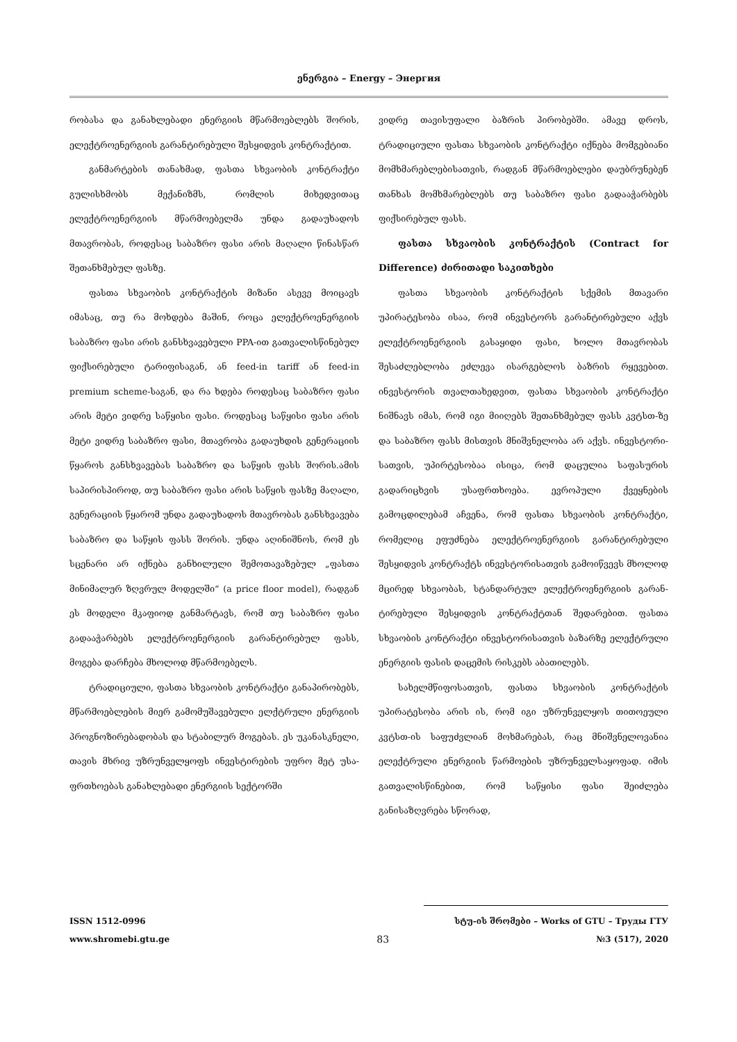ენერგია – Energy – Энергия
რობასა და განახლებადი ენერგიის მწარმოებლებს შორის, ელექტროენერგიის გარანტირებული შეს­ყიდვის კონტრაქტით.
განმარტების თანახმად, ფასთა სხვაობის კონ­ტრაქტი გულისხმობს მექანიზმს, რომლის მიხედ­ვითაც ელექტროენერგიის მწარმოებელმა უნდა გადაუხადოს მთავრობას, როდესაც საბაზრო ფასი არის მაღალი წინასწარ შეთანხმებულ ფასზე.
ფასთა სხვაობის კონტრაქტის მიზანი ასევე მოი­ცავს იმასაც, თუ რა მოხდება მაშინ, როცა ელექტრო­ენერგიის საბაზრო ფასი არის განსხვავებული PPA-ით გათვალისწინებულ ფიქსირებული ტარიფისა­გან, ან feed-in tariff ან feed-in premium scheme-საგან, და რა ხდება როდესაც საბაზრო ფასი არის მეტი ვიდრე საწყისი ფასი. როდესაც საწყისი ფასი არის მეტი ვიდრე საბაზრო ფასი, მთავრობა გადაუხდის გენერაციის წყაროს განსხვავებას საბაზრო და საწ­ყის ფასს შორის.ამის საპირისპიროდ, თუ საბაზრო ფასი არის საწყის ფასზე მაღალი, გენერაციის წყა­რომ უნდა გადაუხადოს მთავრობას განსხვავება სა­ბაზრო და საწყის ფასს შორის. უნდა აღინიშნოს, რომ ეს სცენარი არ იქნება განხილული შემოთავა­ზებულ „ფასთა მინიმალურ ზღვრულ მოდელში“ (a price floor model), რადგან ეს მოდელი მკაფიოდ განმარტავს, რომ თუ საბაზრო ფასი გადააჭარბებს ელექტროენერგიის გარანტირებულ ფასს, მოგება დარჩება მხოლოდ მწარმოებელს.
ტრადიციული, ფასთა სხვაობის კონტრაქტი გა­ნაპირობებს, მწარმოებლების მიერ გამომუშავებუ­ლი ელქტრული ენერგიის პროგნოზირებადობას და სტაბილურ მოგებას. ეს უკანასკნელი, თავის მხრივ უზრუნველყოფს ინვესტირების უფრო მეტ უსა­ფრთხოებას განახლებადი ენერგიის სექტორში
ვიდრე თავისუფალი ბაზრის პირობებში. ამავე დროს, ტრადიციული ფასთა სხვაობის კონტრაქტი იქნება მომგებიანი მომხმარებლებისათვის, რადგან მწარმოებლები დაუბრუნებენ თანხას მომხმარებ­ლებს თუ საბაზრო ფასი გადააჭარბებს ფიქსირე­ბულ ფასს.
ფასთა სხვაობის კონტრაქტის (Contract for Difference) ძირითადი საკითხები
ფასთა სხვაობის კონტრაქტის სქემის მთავარი უპირატესობა ისაა, რომ ინვესტორს გარანტირებუ­ლი აქვს ელექტროენერგიის გასაყიდი ფასი, ხოლო მთავრობას შესაძლებლობა ეძლევა ისარგებლოს ბაზრის რყევებით. ინვესტორის თვალთახედვით, ფასთა სხვაობის კონტრაქტი ნიშნავს იმას, რომ იგი მიიღებს შეთანხმებულ ფასს კვტსთ-ზე და საბაზრო ფასს მისთვის მნიშვნელობა არ აქვს. ინვესტორი­სათვის, უპირტესობაა ისიცა, რომ დაცულია საფა­სურის გადარიცხვის უსაფრთხოება. ევროპული ქვეყნების გამოცდილებამ აჩვენა, რომ ფასთა სხვა­ობის კონტრაქტი, რომელიც ეფუძნება ელექტროე­ნერგიის გარანტირებული შესყიდვის კონტრაქტს ინვესტორისათვის გამოიწვევს მხოლოდ მცირედ სხვაობას, სტანდარტულ ელექტროენერგიის გარან­ტირებული შესყიდვის კონტრაქტთან შედარებით. ფასთა სხვაობის კონტრაქტი ინვესტორისათვის ბა­ზარზე ელექტრული ენერგიის ფასის დაცემის რის­კებს აბათილებს.
სახელმწიფოსათვის, ფასთა სხვაობის კონტრაქ­ტის უპირატესობა არის ის, რომ იგი უზრუნველყოს თითოეული კვტსთ-ის საფუძვლიან მოხმარებას, რაც მნიშვნელოვანია ელექტრული ენერგიის წარმო­ების უზრუნველსაყოფად. იმის გათვალისწინებით, რომ საწყისი ფასი შეიძლება განისაზღვრება სწორად,
ISSN 1512-0996 სტუ-ის შრომები – Works of GTU – Труды ГТУ
www.shromebi.gtu.ge 83 №3 (517), 2020